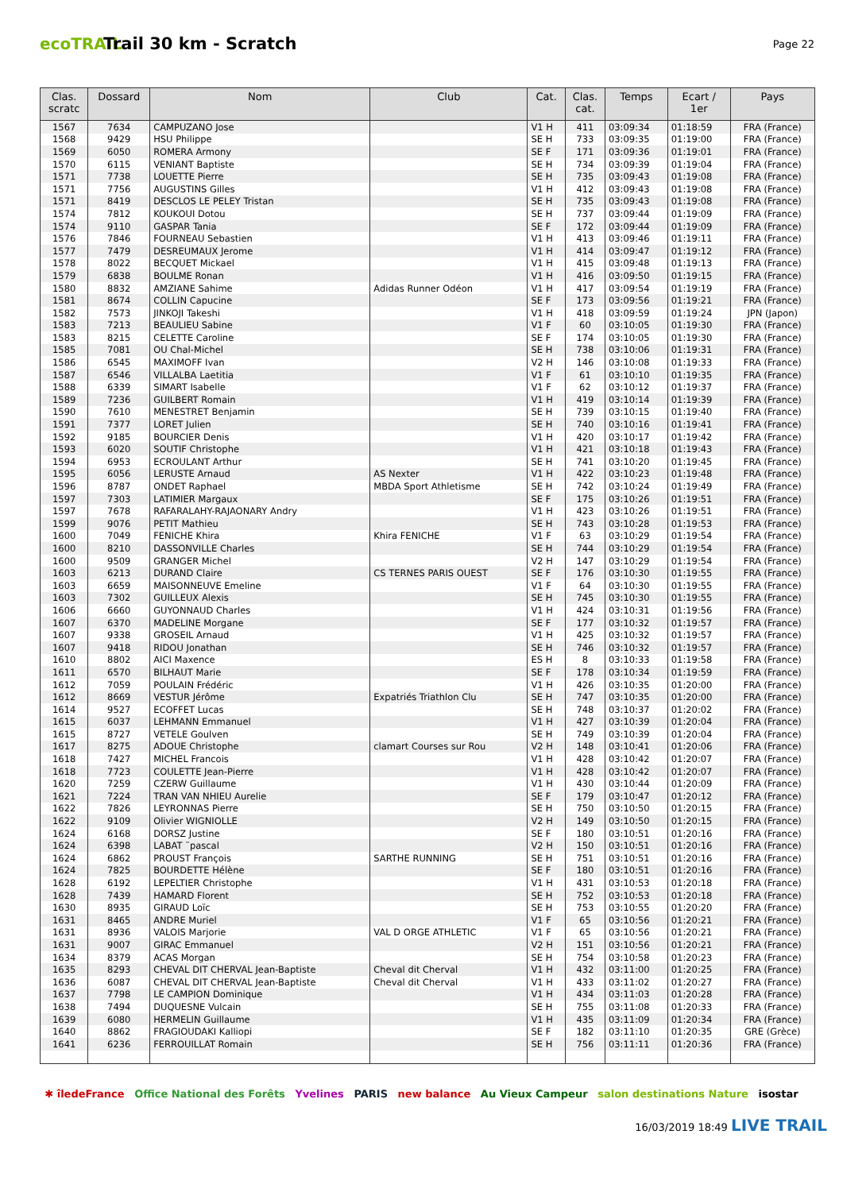ecoTRAIL
Trail 30 km - Scratch
Page 22
| Clas. scratc | Dossard | Nom | Club | Cat. | Clas. cat. | Temps | Ecart / 1er | Pays |
| --- | --- | --- | --- | --- | --- | --- | --- | --- |
| 1567 | 7634 | CAMPUZANO Jose | | V1 H | 411 | 03:09:34 | 01:18:59 | FRA (France) |
| 1568 | 9429 | HSU Philippe | | SE H | 733 | 03:09:35 | 01:19:00 | FRA (France) |
| 1569 | 6050 | ROMERA Armony | | SE F | 171 | 03:09:36 | 01:19:01 | FRA (France) |
| 1570 | 6115 | VENIANT Baptiste | | SE H | 734 | 03:09:39 | 01:19:04 | FRA (France) |
| 1571 | 7738 | LOUETTE Pierre | | SE H | 735 | 03:09:43 | 01:19:08 | FRA (France) |
| 1571 | 7756 | AUGUSTINS Gilles | | V1 H | 412 | 03:09:43 | 01:19:08 | FRA (France) |
| 1571 | 8419 | DESCLOS LE PELEY Tristan | | SE H | 735 | 03:09:43 | 01:19:08 | FRA (France) |
| 1574 | 7812 | KOUKOUI Dotou | | SE H | 737 | 03:09:44 | 01:19:09 | FRA (France) |
| 1574 | 9110 | GASPAR Tania | | SE F | 172 | 03:09:44 | 01:19:09 | FRA (France) |
| 1576 | 7846 | FOURNEAU Sebastien | | V1 H | 413 | 03:09:46 | 01:19:11 | FRA (France) |
| 1577 | 7479 | DESREUMAUX Jerome | | V1 H | 414 | 03:09:47 | 01:19:12 | FRA (France) |
| 1578 | 8022 | BECQUET Mickael | | V1 H | 415 | 03:09:48 | 01:19:13 | FRA (France) |
| 1579 | 6838 | BOULME Ronan | | V1 H | 416 | 03:09:50 | 01:19:15 | FRA (France) |
| 1580 | 8832 | AMZIANE Sahime | Adidas Runner Odéon | V1 H | 417 | 03:09:54 | 01:19:19 | FRA (France) |
| 1581 | 8674 | COLLIN Capucine | | SE F | 173 | 03:09:56 | 01:19:21 | FRA (France) |
| 1582 | 7573 | JINKOJI Takeshi | | V1 H | 418 | 03:09:59 | 01:19:24 | JPN (Japon) |
| 1583 | 7213 | BEAULIEU Sabine | | V1 F | 60 | 03:10:05 | 01:19:30 | FRA (France) |
| 1583 | 8215 | CELETTE Caroline | | SE F | 174 | 03:10:05 | 01:19:30 | FRA (France) |
| 1585 | 7081 | OU Chal-Michel | | SE H | 738 | 03:10:06 | 01:19:31 | FRA (France) |
| 1586 | 6545 | MAXIMOFF Ivan | | V2 H | 146 | 03:10:08 | 01:19:33 | FRA (France) |
| 1587 | 6546 | VILLALBA Laetitia | | V1 F | 61 | 03:10:10 | 01:19:35 | FRA (France) |
| 1588 | 6339 | SIMART Isabelle | | V1 F | 62 | 03:10:12 | 01:19:37 | FRA (France) |
| 1589 | 7236 | GUILBERT Romain | | V1 H | 419 | 03:10:14 | 01:19:39 | FRA (France) |
| 1590 | 7610 | MENESTRET Benjamin | | SE H | 739 | 03:10:15 | 01:19:40 | FRA (France) |
| 1591 | 7377 | LORET Julien | | SE H | 740 | 03:10:16 | 01:19:41 | FRA (France) |
| 1592 | 9185 | BOURCIER Denis | | V1 H | 420 | 03:10:17 | 01:19:42 | FRA (France) |
| 1593 | 6020 | SOUTIF Christophe | | V1 H | 421 | 03:10:18 | 01:19:43 | FRA (France) |
| 1594 | 6953 | ECROULANT Arthur | | SE H | 741 | 03:10:20 | 01:19:45 | FRA (France) |
| 1595 | 6056 | LERUSTE Arnaud | AS Nexter | V1 H | 422 | 03:10:23 | 01:19:48 | FRA (France) |
| 1596 | 8787 | ONDET Raphael | MBDA Sport Athletisme | SE H | 742 | 03:10:24 | 01:19:49 | FRA (France) |
| 1597 | 7303 | LATIMIER Margaux | | SE F | 175 | 03:10:26 | 01:19:51 | FRA (France) |
| 1597 | 7678 | RAFARALAHY-RAJAONARY Andry | | V1 H | 423 | 03:10:26 | 01:19:51 | FRA (France) |
| 1599 | 9076 | PETIT Mathieu | | SE H | 743 | 03:10:28 | 01:19:53 | FRA (France) |
| 1600 | 7049 | FENICHE Khira | Khira FENICHE | V1 F | 63 | 03:10:29 | 01:19:54 | FRA (France) |
| 1600 | 8210 | DASSONVILLE Charles | | SE H | 744 | 03:10:29 | 01:19:54 | FRA (France) |
| 1600 | 9509 | GRANGER Michel | | V2 H | 147 | 03:10:29 | 01:19:54 | FRA (France) |
| 1603 | 6213 | DURAND Claire | CS TERNES PARIS OUEST | SE F | 176 | 03:10:30 | 01:19:55 | FRA (France) |
| 1603 | 6659 | MAISONNEUVE Emeline | | V1 F | 64 | 03:10:30 | 01:19:55 | FRA (France) |
| 1603 | 7302 | GUILLEUX Alexis | | SE H | 745 | 03:10:30 | 01:19:55 | FRA (France) |
| 1606 | 6660 | GUYONNAUD Charles | | V1 H | 424 | 03:10:31 | 01:19:56 | FRA (France) |
| 1607 | 6370 | MADELINE Morgane | | SE F | 177 | 03:10:32 | 01:19:57 | FRA (France) |
| 1607 | 9338 | GROSEIL Arnaud | | V1 H | 425 | 03:10:32 | 01:19:57 | FRA (France) |
| 1607 | 9418 | RIDOU Jonathan | | SE H | 746 | 03:10:32 | 01:19:57 | FRA (France) |
| 1610 | 8802 | AICI Maxence | | ES H | 8 | 03:10:33 | 01:19:58 | FRA (France) |
| 1611 | 6570 | BILHAUT Marie | | SE F | 178 | 03:10:34 | 01:19:59 | FRA (France) |
| 1612 | 7059 | POULAIN Frédéric | | V1 H | 426 | 03:10:35 | 01:20:00 | FRA (France) |
| 1612 | 8669 | VESTUR Jérôme | Expatriés Triathlon Clu | SE H | 747 | 03:10:35 | 01:20:00 | FRA (France) |
| 1614 | 9527 | ECOFFET Lucas | | SE H | 748 | 03:10:37 | 01:20:02 | FRA (France) |
| 1615 | 6037 | LEHMANN Emmanuel | | V1 H | 427 | 03:10:39 | 01:20:04 | FRA (France) |
| 1615 | 8727 | VETELE Goulven | | SE H | 749 | 03:10:39 | 01:20:04 | FRA (France) |
| 1617 | 8275 | ADOUE Christophe | clamart Courses sur Rou | V2 H | 148 | 03:10:41 | 01:20:06 | FRA (France) |
| 1618 | 7427 | MICHEL Francois | | V1 H | 428 | 03:10:42 | 01:20:07 | FRA (France) |
| 1618 | 7723 | COULETTE Jean-Pierre | | V1 H | 428 | 03:10:42 | 01:20:07 | FRA (France) |
| 1620 | 7259 | CZERW Guillaume | | V1 H | 430 | 03:10:44 | 01:20:09 | FRA (France) |
| 1621 | 7224 | TRAN VAN NHIEU Aurelie | | SE F | 179 | 03:10:47 | 01:20:12 | FRA (France) |
| 1622 | 7826 | LEYRONNAS Pierre | | SE H | 750 | 03:10:50 | 01:20:15 | FRA (France) |
| 1622 | 9109 | Olivier WIGNIOLLE | | V2 H | 149 | 03:10:50 | 01:20:15 | FRA (France) |
| 1624 | 6168 | DORSZ Justine | | SE F | 180 | 03:10:51 | 01:20:16 | FRA (France) |
| 1624 | 6398 | LABAT ¨pascal | | V2 H | 150 | 03:10:51 | 01:20:16 | FRA (France) |
| 1624 | 6862 | PROUST François | SARTHE RUNNING | SE H | 751 | 03:10:51 | 01:20:16 | FRA (France) |
| 1624 | 7825 | BOURDETTE Hélène | | SE F | 180 | 03:10:51 | 01:20:16 | FRA (France) |
| 1628 | 6192 | LEPELTIER Christophe | | V1 H | 431 | 03:10:53 | 01:20:18 | FRA (France) |
| 1628 | 7439 | HAMARD Florent | | SE H | 752 | 03:10:53 | 01:20:18 | FRA (France) |
| 1630 | 8935 | GIRAUD Loïc | | SE H | 753 | 03:10:55 | 01:20:20 | FRA (France) |
| 1631 | 8465 | ANDRE Muriel | | V1 F | 65 | 03:10:56 | 01:20:21 | FRA (France) |
| 1631 | 8936 | VALOIS Marjorie | VAL D ORGE ATHLETIC | V1 F | 65 | 03:10:56 | 01:20:21 | FRA (France) |
| 1631 | 9007 | GIRAC Emmanuel | | V2 H | 151 | 03:10:56 | 01:20:21 | FRA (France) |
| 1634 | 8379 | ACAS Morgan | | SE H | 754 | 03:10:58 | 01:20:23 | FRA (France) |
| 1635 | 8293 | CHEVAL DIT CHERVAL Jean-Baptiste | Cheval dit Cherval | V1 H | 432 | 03:11:00 | 01:20:25 | FRA (France) |
| 1636 | 6087 | CHEVAL DIT CHERVAL Jean-Baptiste | Cheval dit Cherval | V1 H | 433 | 03:11:02 | 01:20:27 | FRA (France) |
| 1637 | 7798 | LE CAMPION Dominique | | V1 H | 434 | 03:11:03 | 01:20:28 | FRA (France) |
| 1638 | 7494 | DUQUESNE Vulcain | | SE H | 755 | 03:11:08 | 01:20:33 | FRA (France) |
| 1639 | 6080 | HERMELIN Guillaume | | V1 H | 435 | 03:11:09 | 01:20:34 | FRA (France) |
| 1640 | 8862 | FRAGIOUDAKI Kalliopi | | SE F | 182 | 03:11:10 | 01:20:35 | GRE (Grèce) |
| 1641 | 6236 | FERROUILLAT Romain | | SE H | 756 | 03:11:11 | 01:20:36 | FRA (France) |
✱ îledeFrance Office National des Forêts Yvelines PARIS new balance Au Vieux Campeur salon destinations Nature isostar
16/03/2019 18:49 LIVE TRAIL